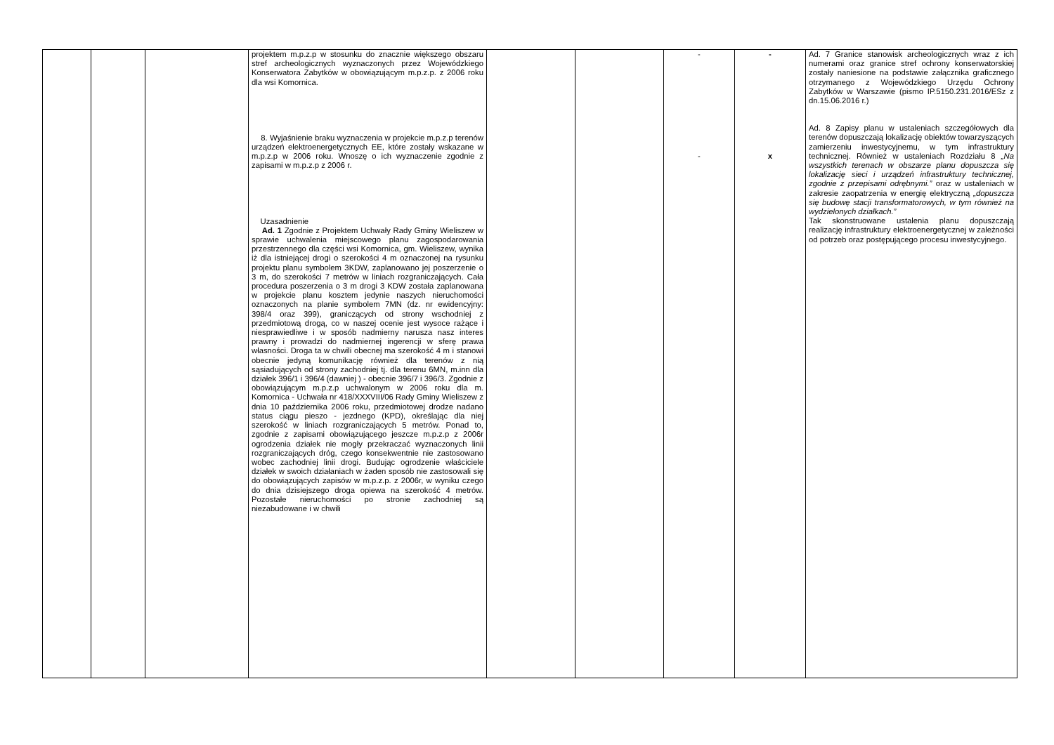| | | | projektem m.p.z.p w stosunku do znacznie większego obszaru stref archeologicznych wyznaczonych przez Wojewódzkiego Konserwatora Zabytków w obowiązującym m.p.z.p. z 2006 roku dla wsi Komornica. 8. Wyjaśnienie braku wyznaczenia w projekcie m.p.z.p terenów urządzeń elektroenergetycznych EE, które zostały wskazane w m.p.z.p w 2006 roku. Wnoszę o ich wyznaczenie zgodnie z zapisami w m.p.z.p z 2006 r. Uzasadnienie Ad. 1 Zgodnie z Projektem Uchwały Rady Gminy Wieliszew w sprawie uchwalenia miejscowego planu zagospodarowania przestrzennego dla części wsi Komornica, gm. Wieliszew, wynika iż dla istniejącej drogi o szerokości 4 m oznaczonej na rysunku projektu planu symbolem 3KDW, zaplanowano jej poszerzenie o 3 m, do szerokości 7 metrów w liniach rozgraniczających. Cała procedura poszerzenia o 3 m drogi 3 KDW została zaplanowana w projekcie planu kosztem jedynie naszych nieruchomości oznaczonych na planie symbolem 7MN (dz. nr ewidencyjny: 398/4 oraz 399), graniczących od strony wschodniej z przedmiotową drogą, co w naszej ocenie jest wysoce rażące i niesprawiedliwe i w sposób nadmierny narusza nasz interes prawny i prowadzi do nadmiernej ingerencji w sferę prawa własności. Droga ta w chwili obecnej ma szerokość 4 m i stanowi obecnie jedyną komunikację również dla terenów z nią sąsiadujących od strony zachodniej tj. dla terenu 6MN, m.inn dla działek 396/1 i 396/4 (dawniej ) - obecnie 396/7 i 396/3. Zgodnie z obowiązującym m.p.z.p uchwalonym w 2006 roku dla m. Komornica - Uchwała nr 418/XXXVIII/06 Rady Gminy Wieliszew z dnia 10 października 2006 roku, przedmiotowej drodze nadano status ciągu pieszo - jezdnego (KPD), określając dla niej szerokość w liniach rozgraniczających 5 metrów. Ponad to, zgodnie z zapisami obowiązującego jeszcze m.p.z.p z 2006r ogrodzenia działek nie mogły przekraczać wyznaczonych linii rozgraniczających dróg, czego konsekwentnie nie zastosowano wobec zachodniej linii drogi. Budując ogrodzenie właściciele działek w swoich działaniach w żaden sposób nie zastosowali się do obowiązujących zapisów w m.p.z.p. z 2006r, w wyniku czego do dnia dzisiejszego droga opiewa na szerokość 4 metrów. Pozostałe nieruchomości po stronie zachodniej są niezabudowane i w chwili | | | - - | - x | Ad. 7 Granice stanowisk archeologicznych wraz z ich numerami oraz granice stref ochrony konserwatorskiej zostały naniesione na podstawie załącznika graficznego otrzymanego z Wojewódzkiego Urzędu Ochrony Zabytków w Warszawie (pismo IP.5150.231.2016/ESz z dn.15.06.2016 r.) Ad. 8 Zapisy planu w ustaleniach szczegółowych dla terenów dopuszczają lokalizację obiektów towarzyszących zamierzeniu inwestycyjnemu, w tym infrastruktury technicznej. Również w ustaleniach Rozdziału 8 „Na wszystkich terenach w obszarze planu dopuszcza się lokalizację sieci i urządzeń infrastruktury technicznej, zgodnie z przepisami odrębnymi.” oraz w ustaleniach w zakresie zaopatrzenia w energię elektryczną „dopuszcza się budowę stacji transformatorowych, w tym również na wydzielonych działkach.” Tak skonstruowane ustalenia planu dopuszczają realizację infrastruktury elektroenergetycznej w zależności od potrzeb oraz postępującego procesu inwestycyjnego. |